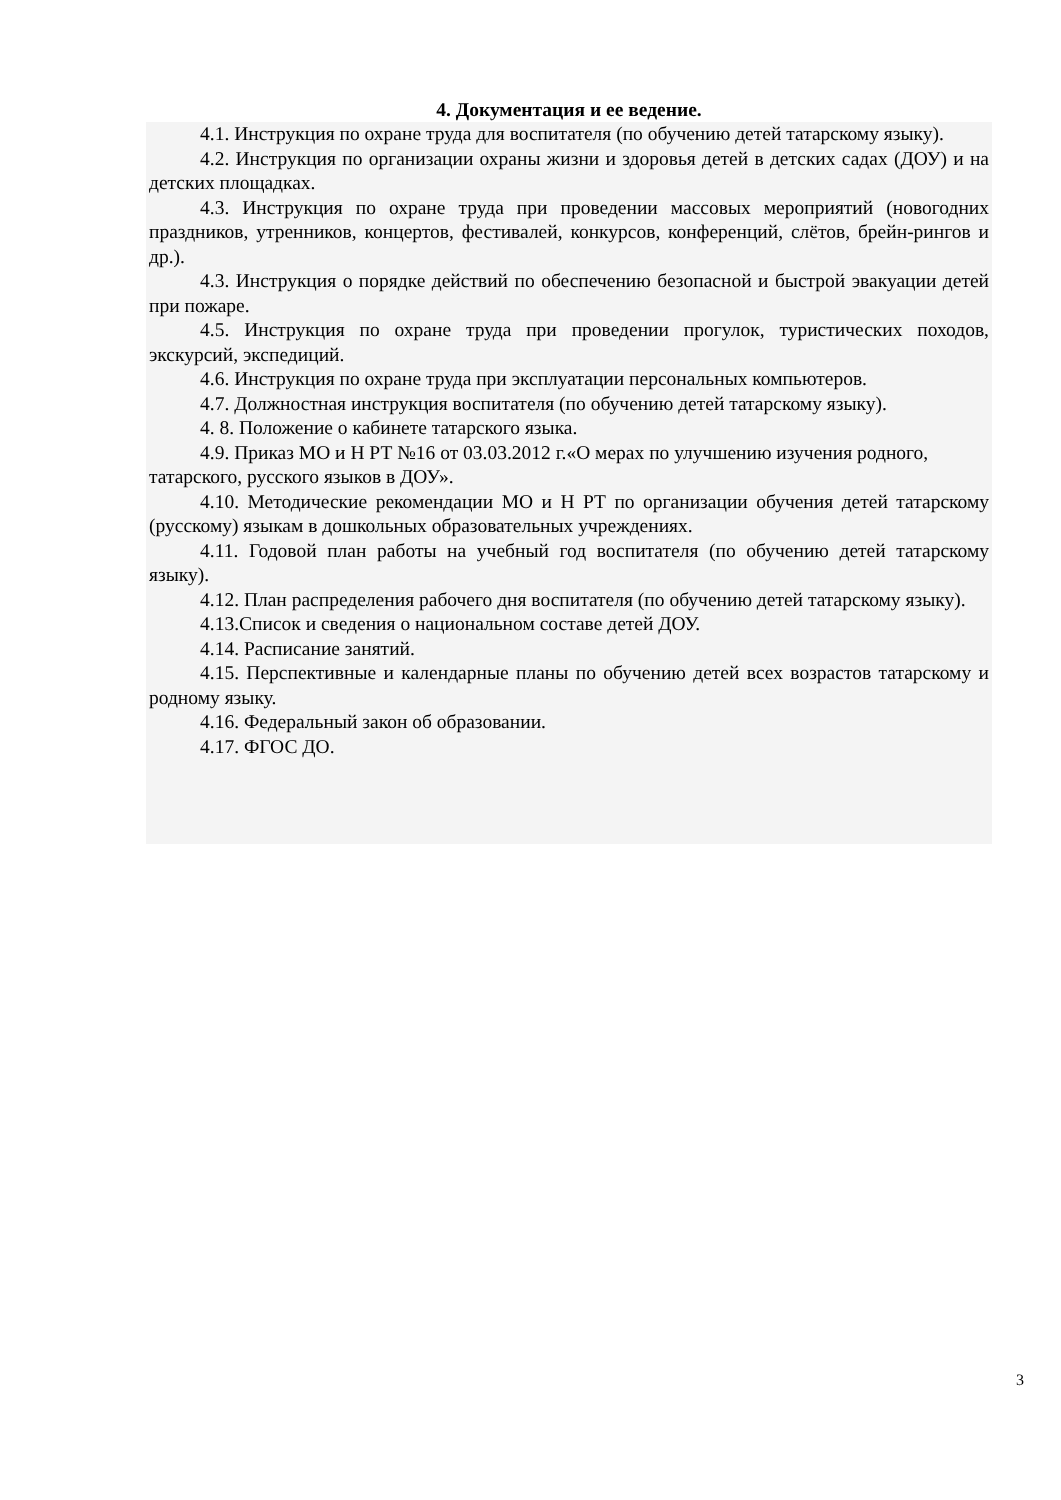4. Документация и ее ведение.
4.1. Инструкция по охране труда для воспитателя (по обучению детей татарскому языку).
4.2. Инструкция по организации охраны жизни и здоровья детей в детских садах (ДОУ) и на детских площадках.
4.3. Инструкция по охране труда при проведении массовых мероприятий (новогодних праздников, утренников, концертов, фестивалей, конкурсов, конференций, слётов, брейн-рингов и др.).
4.3. Инструкция о порядке действий по обеспечению безопасной и быстрой эвакуации детей при пожаре.
4.5. Инструкция по охране труда при проведении прогулок, туристических походов, экскурсий, экспедиций.
4.6. Инструкция по охране труда при эксплуатации персональных компьютеров.
4.7. Должностная инструкция воспитателя (по обучению детей татарскому языку).
4. 8. Положение о кабинете татарского языка.
4.9. Приказ МО и Н РТ №16 от 03.03.2012 г.«О мерах по улучшению изучения родного, татарского, русского языков в ДОУ».
4.10. Методические рекомендации МО и Н РТ по организации обучения детей татарскому (русскому) языкам в дошкольных образовательных учреждениях.
4.11. Годовой план работы на учебный год воспитателя (по обучению детей татарскому языку).
4.12. План распределения рабочего дня воспитателя (по обучению детей татарскому языку).
4.13.Список и сведения о национальном составе детей ДОУ.
4.14. Расписание занятий.
4.15. Перспективные и календарные планы по обучению детей всех возрастов татарскому и родному языку.
4.16. Федеральный закон об образовании.
4.17. ФГОС ДО.
3